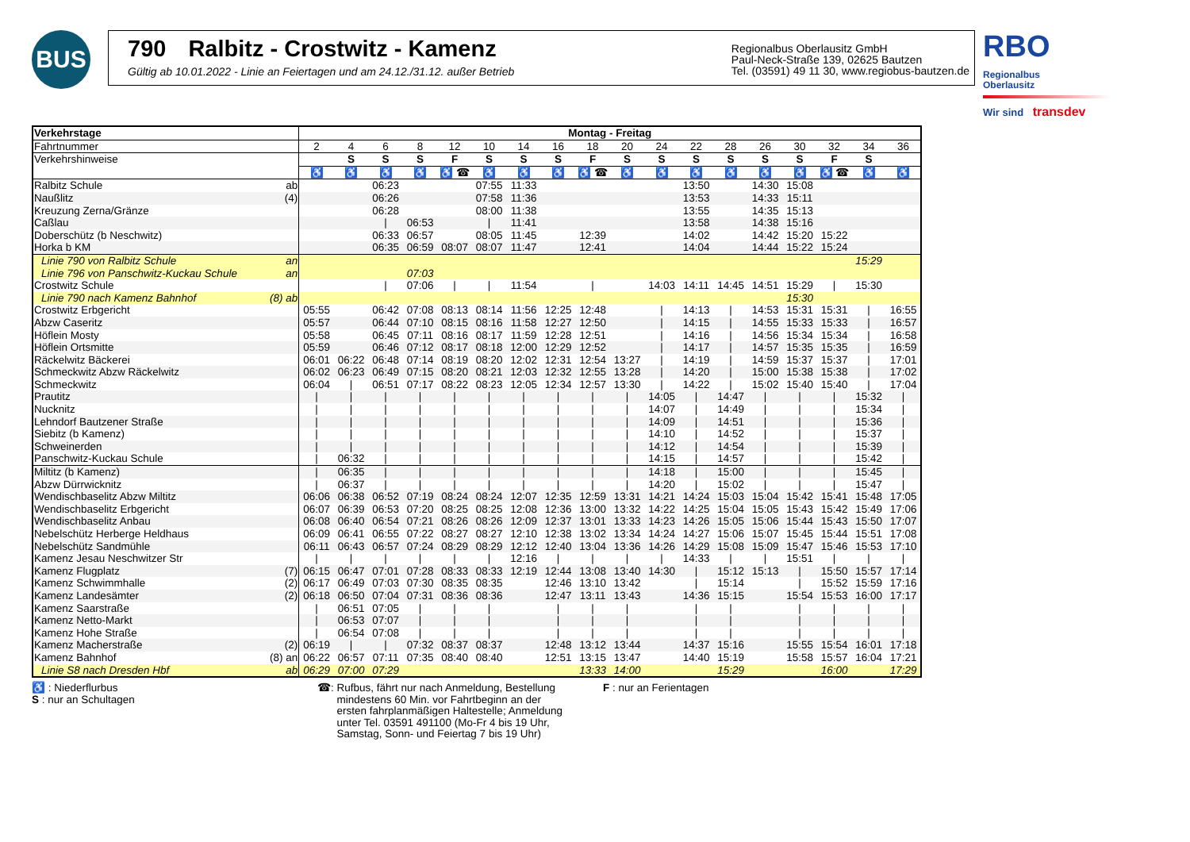BUS
790 Ralbitz - Crostwitz - Kamenz
Gültig ab 10.01.2022 - Linie an Feiertagen und am 24.12./31.12. außer Betrieb
Regionalbus Oberlausitz GmbH
Paul-Neck-Straße 139, 02625 Bautzen
Tel. (03591) 49 11 30, www.regiobus-bautzen.de
RBO Regionalbus
Oberlausitz
Wir sind transdev
| Verkehrstage | | Montag - Freitag | | | | | | | | | | | | | | | | | |
| Fahrtnummer | | 2 | 4 | 6 | 8 | 12 | 10 | 14 | 16 | 18 | 20 | 24 | 22 | 28 | 26 | 30 | 32 | 34 | 36 |
| Verkehrshinweise | | | S | S | S | F | S | S | S | F | S | S | S | S | S | S | F | S | |
| | | ♿ | ♿ | ♿ | ♿ | ♿ ☎ | ♿ | ♿ | ♿ | ♿ ☎ | ♿ | ♿ | ♿ | ♿ | ♿ | ♿ | ♿ ☎ | ♿ | ♿ |
| Ralbitz Schule | ab | | | 06:23 | | | 07:55 | 11:33 | | | | | 13:50 | | 14:30 | 15:08 | | | |
| Naußlitz | (4) | | | 06:26 | | | 07:58 | 11:36 | | | | | 13:53 | | 14:33 | 15:11 | | | |
| Kreuzung Zerna/Gränze | | | | 06:28 | | | 08:00 | 11:38 | | | | | 13:55 | | 14:35 | 15:13 | | | |
| Caßlau | | | | / | 06:53 | | / | 11:41 | | | | | 13:58 | | 14:38 | 15:16 | | | |
| Doberschütz (b Neschwitz) | | | | 06:33 | 06:57 | | 08:05 | 11:45 | | 12:39 | | | 14:02 | | 14:42 | 15:20 | 15:22 | | |
| Horka b KM | | | | 06:35 | 06:59 | 08:07 | 08:07 | 11:47 | | 12:41 | | | 14:04 | | 14:44 | 15:22 | 15:24 | | |
| Linie 790 von Ralbitz Schule | an | | | | | | | | | | | | | | | | | 15:29 | |
| Linie 796 von Panschwitz-Kuckau Schule | an | | | | 07:03 | | | | | | | | | | | | | | |
| Crostwitz Schule | | | | / | 07:06 | / | / | 11:54 | | / | | 14:03 | 14:11 | 14:45 | 14:51 | 15:29 | / | 15:30 | |
| Linie 790 nach Kamenz Bahnhof | (8) ab | | | | | | | | | | | | | | | 15:30 | | | |
| Crostwitz Erbgericht | | 05:55 | | 06:42 | 07:08 | 08:13 | 08:14 | 11:56 | 12:25 | 12:48 | | / | 14:13 | / | 14:53 | 15:31 | 15:31 | / | 16:55 |
| Abzw Caseritz | | 05:57 | | 06:44 | 07:10 | 08:15 | 08:16 | 11:58 | 12:27 | 12:50 | | / | 14:15 | / | 14:55 | 15:33 | 15:33 | / | 16:57 |
| Höflein Mosty | | 05:58 | | 06:45 | 07:11 | 08:16 | 08:17 | 11:59 | 12:28 | 12:51 | | / | 14:16 | / | 14:56 | 15:34 | 15:34 | / | 16:58 |
| Höflein Ortsmitte | | 05:59 | | 06:46 | 07:12 | 08:17 | 08:18 | 12:00 | 12:29 | 12:52 | | / | 14:17 | / | 14:57 | 15:35 | 15:35 | / | 16:59 |
| Räckelwitz Bäckerei | | 06:01 | 06:22 | 06:48 | 07:14 | 08:19 | 08:20 | 12:02 | 12:31 | 12:54 | 13:27 | / | 14:19 | / | 14:59 | 15:37 | 15:37 | / | 17:01 |
| Schmeckwitz Abzw Räckelwitz | | 06:02 | 06:23 | 06:49 | 07:15 | 08:20 | 08:21 | 12:03 | 12:32 | 12:55 | 13:28 | / | 14:20 | / | 15:00 | 15:38 | 15:38 | / | 17:02 |
| Schmeckwitz | | 06:04 | / | 06:51 | 07:17 | 08:22 | 08:23 | 12:05 | 12:34 | 12:57 | 13:30 | / | 14:22 | / | 15:02 | 15:40 | 15:40 | / | 17:04 |
| Prautitz | | / | / | / | / | / | / | / | / | / | / | 14:05 | / | 14:47 | / | / | / | 15:32 | / |
| Nucknitz | | / | / | / | / | / | / | / | / | / | / | 14:07 | / | 14:49 | / | / | / | 15:34 | / |
| Lehndorf Bautzener Straße | | / | / | / | / | / | / | / | / | / | / | 14:09 | / | 14:51 | / | / | / | 15:36 | / |
| Siebitz (b Kamenz) | | / | / | / | / | / | / | / | / | / | / | 14:10 | / | 14:52 | / | / | / | 15:37 | / |
| Schweinerden | | / | / | / | / | / | / | / | / | / | / | 14:12 | / | 14:54 | / | / | / | 15:39 | / |
| Panschwitz-Kuckau Schule | | / | 06:32 | / | / | / | / | / | / | / | / | 14:15 | / | 14:57 | / | / | / | 15:42 | / |
| Miltitz (b Kamenz) | | / | 06:35 | / | / | / | / | / | / | / | / | 14:18 | / | 15:00 | / | / | / | 15:45 | / |
| Abzw Dürrwicknitz | | / | 06:37 | / | / | / | / | / | / | / | / | 14:20 | / | 15:02 | / | / | / | 15:47 | / |
| Wendischbaselitz Abzw Miltitz | | 06:06 | 06:38 | 06:52 | 07:19 | 08:24 | 08:24 | 12:07 | 12:35 | 12:59 | 13:31 | 14:21 | 14:24 | 15:03 | 15:04 | 15:42 | 15:41 | 15:48 | 17:05 |
| Wendischbaselitz Erbgericht | | 06:07 | 06:39 | 06:53 | 07:20 | 08:25 | 08:25 | 12:08 | 12:36 | 13:00 | 13:32 | 14:22 | 14:25 | 15:04 | 15:05 | 15:43 | 15:42 | 15:49 | 17:06 |
| Wendischbaselitz Anbau | | 06:08 | 06:40 | 06:54 | 07:21 | 08:26 | 08:26 | 12:09 | 12:37 | 13:01 | 13:33 | 14:23 | 14:26 | 15:05 | 15:06 | 15:44 | 15:43 | 15:50 | 17:07 |
| Nebelschütz Herberge Heldhaus | | 06:09 | 06:41 | 06:55 | 07:22 | 08:27 | 08:27 | 12:10 | 12:38 | 13:02 | 13:34 | 14:24 | 14:27 | 15:06 | 15:07 | 15:45 | 15:44 | 15:51 | 17:08 |
| Nebelschütz Sandmühle | | 06:11 | 06:43 | 06:57 | 07:24 | 08:29 | 08:29 | 12:12 | 12:40 | 13:04 | 13:36 | 14:26 | 14:29 | 15:08 | 15:09 | 15:47 | 15:46 | 15:53 | 17:10 |
| Kamenz Jesau Neschwitzer Str | | / | / | / | / | / | / | 12:16 | / | / | / | / | 14:33 | / | / | 15:51 | / | / | / |
| Kamenz Flugplatz | (7) | 06:15 | 06:47 | 07:01 | 07:28 | 08:33 | 08:33 | 12:19 | 12:44 | 13:08 | 13:40 | 14:30 | / | 15:12 | 15:13 | / | 15:50 | 15:57 | 17:14 |
| Kamenz Schwimmhalle | (2) | 06:17 | 06:49 | 07:03 | 07:30 | 08:35 | 08:35 | | 12:46 | 13:10 | 13:42 | | / | 15:14 | | / | 15:52 | 15:59 | 17:16 |
| Kamenz Landesämter | (2) | 06:18 | 06:50 | 07:04 | 07:31 | 08:36 | 08:36 | | 12:47 | 13:11 | 13:43 | | 14:36 | 15:15 | | 15:54 | 15:53 | 16:00 | 17:17 |
| Kamenz Saarstraße | | / | 06:51 | 07:05 | / | / | / | | / | / | / | | / | / | | / | / | / | / |
| Kamenz Netto-Markt | | / | 06:53 | 07:07 | / | / | / | | / | / | / | | / | / | | / | / | / | / |
| Kamenz Hohe Straße | | / | 06:54 | 07:08 | / | / | / | | / | / | / | | / | / | | / | / | / | / |
| Kamenz Macherstraße | (2) | 06:19 | / | / | 07:32 | 08:37 | 08:37 | | 12:48 | 13:12 | 13:44 | | 14:37 | 15:16 | | 15:55 | 15:54 | 16:01 | 17:18 |
| Kamenz Bahnhof | (8) an | 06:22 | 06:57 | 07:11 | 07:35 | 08:40 | 08:40 | | 12:51 | 13:15 | 13:47 | | 14:40 | 15:19 | | 15:58 | 15:57 | 16:04 | 17:21 |
| Linie S8 nach Dresden Hbf | ab | 06:29 | 07:00 | 07:29 | | | | | | 13:33 | 14:00 | | | 15:29 | | | 16:00 | | 17:29 |
♿ : Niederflurbus
S : nur an Schultagen
☎: Rufbus, fährt nur nach Anmeldung, Bestellung
mindestens 60 Min. vor Fahrtbeginn an der
ersten fahrplanmäßigen Haltestelle; Anmeldung
unter Tel. 03591 491100 (Mo-Fr 4 bis 19 Uhr,
Samstag, Sonn- und Feiertag 7 bis 19 Uhr)
F : nur an Ferientagen